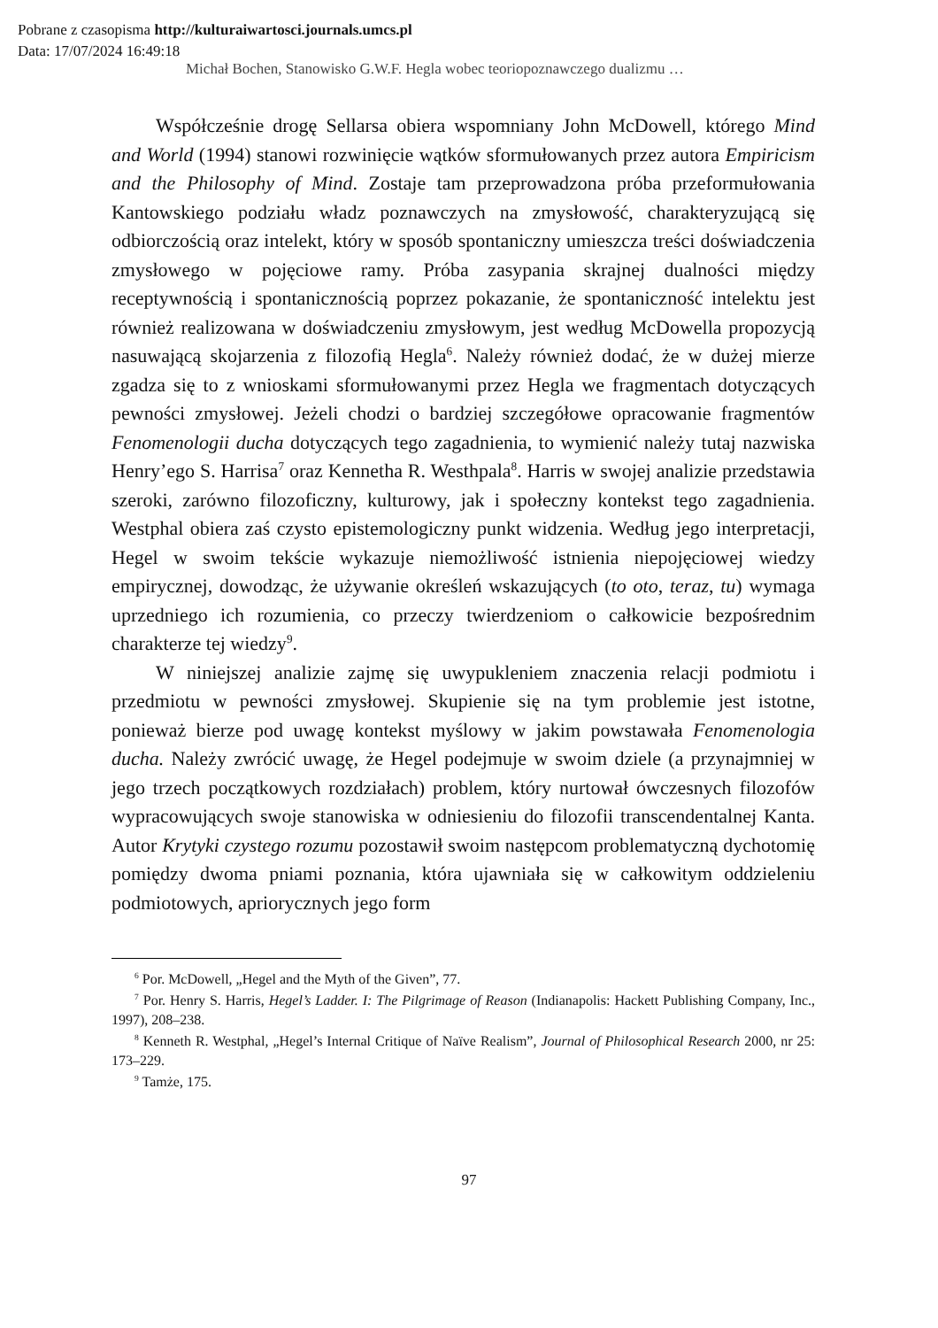Pobrane z czasopisma http://kulturaiwartosci.journals.umcs.pl
Data: 17/07/2024 16:49:18
Michał Bochen, Stanowisko G.W.F. Hegla wobec teoriopoznawczego dualizmu …
Współcześnie drogę Sellarsa obiera wspomniany John McDowell, którego Mind and World (1994) stanowi rozwinięcie wątków sformułowanych przez autora Empiricism and the Philosophy of Mind. Zostaje tam przeprowadzona próba przeformułowania Kantowskiego podziału władz poznawczych na zmysłowość, charakteryzującą się odbiorczością oraz intelekt, który w sposób spontaniczny umieszcza treści doświadczenia zmysłowego w pojęciowe ramy. Próba zasypania skrajnej dualności między receptywnością i spontanicznością poprzez pokazanie, że spontaniczność intelektu jest również realizowana w doświadczeniu zmysłowym, jest według McDowella propozycją nasuwającą skojarzenia z filozofią Hegla<sup>6</sup>. Należy również dodać, że w dużej mierze zgadza się to z wnioskami sformułowanymi przez Hegla we fragmentach dotyczących pewności zmysłowej. Jeżeli chodzi o bardziej szczegółowe opracowanie fragmentów Fenomenologii ducha dotyczących tego zagadnienia, to wymienić należy tutaj nazwiska Henry’ego S. Harrisa<sup>7</sup> oraz Kennetha R. Westhpala<sup>8</sup>. Harris w swojej analizie przedstawia szeroki, zarówno filozoficzny, kulturowy, jak i społeczny kontekst tego zagadnienia. Westphal obiera zaś czysto epistemologiczny punkt widzenia. Według jego interpretacji, Hegel w swoim tekście wykazuje niemożliwość istnienia niepojęciowej wiedzy empirycznej, dowodząc, że używanie określeń wskazujących (to oto, teraz, tu) wymaga uprzedniego ich rozumienia, co przeczy twierdzeniom o całkowicie bezpośrednim charakterze tej wiedzy<sup>9</sup>.
W niniejszej analizie zajmę się uwypukleniem znaczenia relacji podmiotu i przedmiotu w pewności zmysłowej. Skupienie się na tym problemie jest istotne, ponieważ bierze pod uwagę kontekst myślowy w jakim powstawała Fenomenologia ducha. Należy zwrócić uwagę, że Hegel podejmuje w swoim dziele (a przynajmniej w jego trzech początkowych rozdziałach) problem, który nurtował ówczesnych filozofów wypracowujących swoje stanowiska w odniesieniu do filozofii transcendentalnej Kanta. Autor Krytyki czystego rozumu pozostawił swoim następcom problematyczną dychotomię pomiędzy dwoma pniami poznania, która ujawniała się w całkowitym oddzieleniu podmiotowych, apriorycznych jego form
<sup>6</sup> Por. McDowell, „Hegel and the Myth of the Given”, 77.
<sup>7</sup> Por. Henry S. Harris, Hegel’s Ladder. I: The Pilgrimage of Reason (Indianapolis: Hackett Publishing Company, Inc., 1997), 208–238.
<sup>8</sup> Kenneth R. Westphal, „Hegel’s Internal Critique of Naïve Realism”, Journal of Philosophical Research 2000, nr 25: 173–229.
<sup>9</sup> Tamże, 175.
97